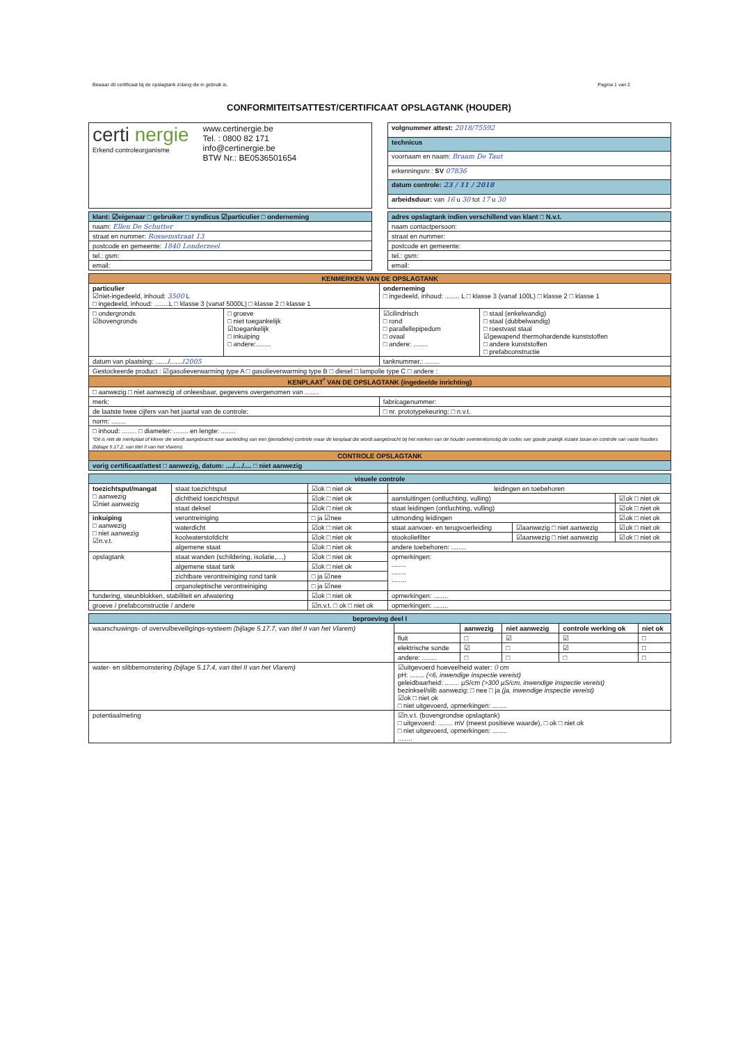Bewaar dit certificaat bij de opslagtank zolang die in gebruik is. Pagina 1 van 2
CONFORMITEITSATTEST/CERTIFICAAT OPSLAGTANK (HOUDER)
| certi nergie Erkend controleorganisme www.certinergie.be Tel. : 0800 82 171 info@certinergie.be BTW Nr.: BE0536501654 |
| volgnummer attest: 2018/75592 |
| technicus |
| voornaam en naam: Braam De Taut |
| erkenningsnr.: SV 07836 |
| datum controle: 23 / 11 / 2018 |
| arbeidsduur: van 16 u 30 tot 17 u 30 |
| klant: ☑eigenaar □ gebruiker □ syndicus ☑particulier □ onderneming |
| naam: Ellen De Schutter |
| straat en nummer: Rossemstraat 13 |
| postcode en gemeente: 1840 Londerzeel |
| tel.: gsm: |
| email: |
| adres opslagtank indien verschillend van klant □ N.v.t. |
| naam contactpersoon: |
| straat en nummer: |
| postcode en gemeente: |
| tel.: gsm: |
| email: |
| KENMERKEN VAN DE OPSLAGTANK | | | |
| particulier ☑niet-ingedeeld, inhoud: 3500 L □ ingedeeld, inhoud: ........L □ klasse 3 (vanaf 5000L) □ klasse 2 □ klasse 1 | | onderneming □ ingedeeld, inhoud: ........ L □ klasse 3 (vanaf 100L) □ klasse 2 □ klasse 1 | |
| □ ondergronds ☑bovengronds | □ groeve □ niet toegankelijk ☑toegankelijk □ inkuiping □ andere:........ | ☑cilindrisch □ rond □ parallellepipedum □ ovaal □ andere: ........ | □ staal (enkelwandig) □ staal (dubbelwandig) □ roestvast staal ☑gewapend thermohardende kunststoffen □ andere kunststoffen □ prefabconstructie |
| datum van plaatsing: ......./......./ 2005 | | tanknummer.: ........ | |
| Gestockeerde product : ☑gasolieverwarming type A □ gasolieverwarming type B □ diesel □ lampolie type C □ andere : | | | |
| KENPLAAT<sup>*</sup> VAN DE OPSLAGTANK (ingedeelde inrichting) | | | |
| □ aanwezig □ niet aanwezig of onleesbaar, gegevens overgenomen van ........ | | | |
| merk: | | fabricagenummer: | |
| de laatste twee cijfers van het jaartal van de controle: | | □ nr. prototypekeuring: □ n.v.t. | |
| norm: ........ | | | |
| □ inhoud: ........ □ diameter: ........ en lengte: ........ *Dit is niet de merkplaat of klever die wordt aangebracht naar aanleiding van een (periodieke) controle maar de kenplaat die wordt aangebracht bij het merken van de houder overeenkomstig de codes van goede praktijk inzake bouw en controle van vaste houders (bijlage 5.17.2, van titel II van het Vlarem). | | | |
| CONTROLE OPSLAGTANK | | | |
| vorig certificaat/attest □ aanwezig, datum: ..../..../.... □ niet aanwezig | | | |
| visuele controle | | | | | |
| toezichtsput/mangat □ aanwezig ☑niet aanwezig | staat toezichtsput | ☑ok □ niet ok | leidingen en toebehoren | | |
| | dichtheid toezichtsput | ☑ok □ niet ok | aansluitingen (ontluchting, vulling) | | ☑ok □ niet ok |
| | staat deksel | ☑ok □ niet ok | staat leidingen (ontluchting, vulling) | | ☑ok □ niet ok |
| inkuiping □ aanwezig □ niet aanwezig ☑n.v.t. | verontreiniging | □ ja ☑nee | uitmonding leidingen | | ☑ok □ niet ok |
| | waterdicht | ☑ok □ niet ok | staat aanvoer- en terugvoerleiding | ☑aanwezig □ niet aanwezig | ☑ok □ niet ok |
| | koolwaterstofdicht | ☑ok □ niet ok | stookoliefilter | ☑aanwezig □ niet aanwezig | ☑ok □ niet ok |
| | algemene staat | ☑ok □ niet ok | andere toebehoren: ........ | | |
| opslagtank | staat wanden (schildering, isolatie,....) | ☑ok □ niet ok | opmerkingen: ........ ........ ........ | | |
| | algemene staat tank | ☑ok □ niet ok | | | |
| | zichtbare verontreiniging rond tank | □ ja ☑nee | | | |
| | organoleptische verontreiniging | □ ja ☑nee | | | |
| fundering, steunblokken, stabiliteit en afwatering | | ☑ok □ niet ok | opmerkingen: ........ | | |
| groeve / prefabconstructie / andere | | ☑n.v.t. □ ok □ niet ok | opmerkingen: ........ | | |
| beproeving deel I | | | | | |
| waarschuwings- of overvulbeveiligings-systeem (bijlage 5.17.7, van titel II van het Vlarem) | | aanwezig | niet aanwezig | controle werking ok | niet ok |
| | fluit | □ | ☑ | ☑ | □ |
| | elektrische sonde | ☑ | □ | ☑ | □ |
| | andere: ........ | □ | □ | □ | □ |
| water- en slibbemonstering (bijlage 5.17.4, van titel II van het Vlarem) | ☑uitgevoerd hoeveelheid water: 0 cm pH: ........ (<6, inwendige inspectie vereist) geleidbaarheid: ........ µS/cm (>300 µS/cm, inwendige inspectie vereist) bezinksel/slib aanwezig: □ nee □ ja (ja, inwendige inspectie vereist) ☑ok □ niet ok □ niet uitgevoerd, opmerkingen: ........ | | | | |
| potentiaalmeting | ☑n.v.t. (bovengrondse opslagtank) □ uitgevoerd: ........ mV (meest positieve waarde), □ ok □ niet ok □ niet uitgevoerd, opmerkingen: ........ ........ | | | | |